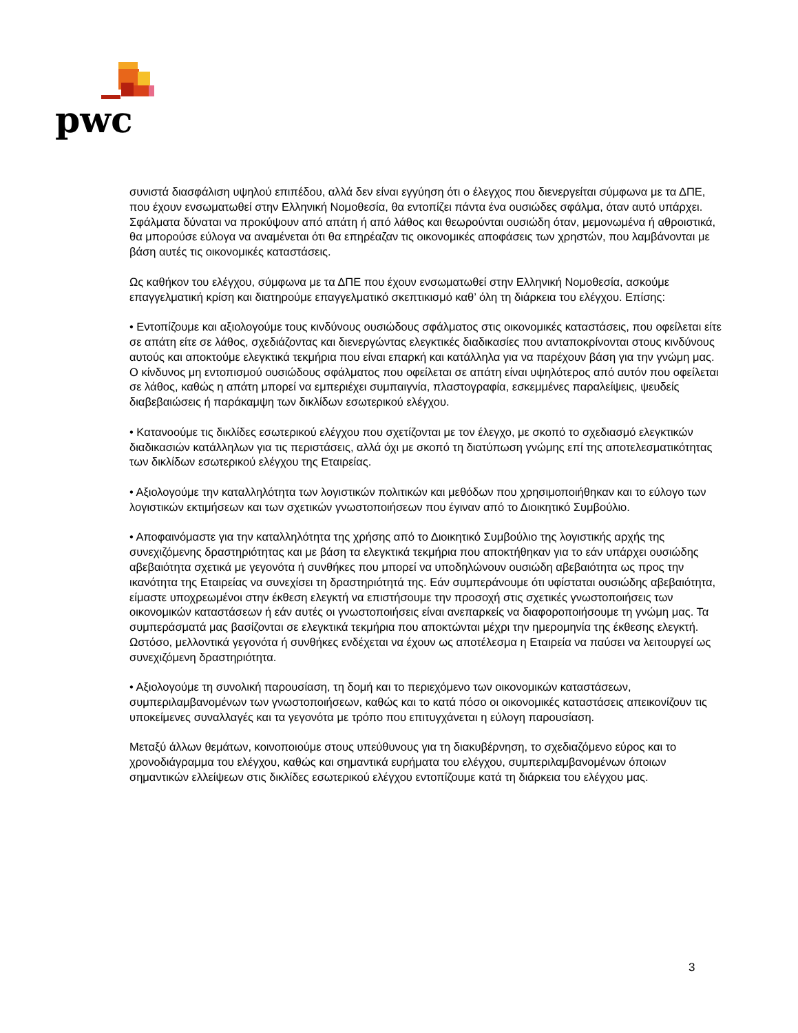pwc
συνιστά διασφάλιση υψηλού επιπέδου, αλλά δεν είναι εγγύηση ότι ο έλεγχος που διενεργείται σύμφωνα με τα ΔΠΕ, που έχουν ενσωματωθεί στην Ελληνική Νομοθεσία, θα εντοπίζει πάντα ένα ουσιώδες σφάλμα, όταν αυτό υπάρχει. Σφάλματα δύναται να προκύψουν από απάτη ή από λάθος και θεωρούνται ουσιώδη όταν, μεμονωμένα ή αθροιστικά, θα μπορούσε εύλογα να αναμένεται ότι θα επηρέαζαν τις οικονομικές αποφάσεις των χρηστών, που λαμβάνονται με βάση αυτές τις οικονομικές καταστάσεις.
Ως καθήκον του ελέγχου, σύμφωνα με τα ΔΠΕ που έχουν ενσωματωθεί στην Ελληνική Νομοθεσία, ασκούμε επαγγελματική κρίση και διατηρούμε επαγγελματικό σκεπτικισμό καθ’ όλη τη διάρκεια του ελέγχου. Επίσης:
• Εντοπίζουμε και αξιολογούμε τους κινδύνους ουσιώδους σφάλματος στις οικονομικές καταστάσεις, που οφείλεται είτε σε απάτη είτε σε λάθος, σχεδιάζοντας και διενεργώντας ελεγκτικές διαδικασίες που ανταποκρίνονται στους κινδύνους αυτούς και αποκτούμε ελεγκτικά τεκμήρια που είναι επαρκή και κατάλληλα για να παρέχουν βάση για την γνώμη μας. Ο κίνδυνος μη εντοπισμού ουσιώδους σφάλματος που οφείλεται σε απάτη είναι υψηλότερος από αυτόν που οφείλεται σε λάθος, καθώς η απάτη μπορεί να εμπεριέχει συμπαιγνία, πλαστογραφία, εσκεμμένες παραλείψεις, ψευδείς διαβεβαιώσεις ή παράκαμψη των δικλίδων εσωτερικού ελέγχου.
• Κατανοούμε τις δικλίδες εσωτερικού ελέγχου που σχετίζονται με τον έλεγχο, με σκοπό το σχεδιασμό ελεγκτικών διαδικασιών κατάλληλων για τις περιστάσεις, αλλά όχι με σκοπό τη διατύπωση γνώμης επί της αποτελεσματικότητας των δικλίδων εσωτερικού ελέγχου της Εταιρείας.
• Αξιολογούμε την καταλληλότητα των λογιστικών πολιτικών και μεθόδων που χρησιμοποιήθηκαν και το εύλογο των λογιστικών εκτιμήσεων και των σχετικών γνωστοποιήσεων που έγιναν από το Διοικητικό Συμβούλιο.
• Αποφαινόμαστε για την καταλληλότητα της χρήσης από το Διοικητικό Συμβούλιο της λογιστικής αρχής της συνεχιζόμενης δραστηριότητας και με βάση τα ελεγκτικά τεκμήρια που αποκτήθηκαν για το εάν υπάρχει ουσιώδης αβεβαιότητα σχετικά με γεγονότα ή συνθήκες που μπορεί να υποδηλώνουν ουσιώδη αβεβαιότητα ως προς την ικανότητα της Εταιρείας να συνεχίσει τη δραστηριότητά της. Εάν συμπεράνουμε ότι υφίσταται ουσιώδης αβεβαιότητα, είμαστε υποχρεωμένοι στην έκθεση ελεγκτή να επιστήσουμε την προσοχή στις σχετικές γνωστοποιήσεις των οικονομικών καταστάσεων ή εάν αυτές οι γνωστοποιήσεις είναι ανεπαρκείς να διαφοροποιήσουμε τη γνώμη μας. Τα συμπεράσματά μας βασίζονται σε ελεγκτικά τεκμήρια που αποκτώνται μέχρι την ημερομηνία της έκθεσης ελεγκτή. Ωστόσο, μελλοντικά γεγονότα ή συνθήκες ενδέχεται να έχουν ως αποτέλεσμα η Εταιρεία να παύσει να λειτουργεί ως συνεχιζόμενη δραστηριότητα.
• Αξιολογούμε τη συνολική παρουσίαση, τη δομή και το περιεχόμενο των οικονομικών καταστάσεων, συμπεριλαμβανομένων των γνωστοποιήσεων, καθώς και το κατά πόσο οι οικονομικές καταστάσεις απεικονίζουν τις υποκείμενες συναλλαγές και τα γεγονότα με τρόπο που επιτυγχάνεται η εύλογη παρουσίαση.
Μεταξύ άλλων θεμάτων, κοινοποιούμε στους υπεύθυνους για τη διακυβέρνηση, το σχεδιαζόμενο εύρος και το χρονοδιάγραμμα του ελέγχου, καθώς και σημαντικά ευρήματα του ελέγχου, συμπεριλαμβανομένων όποιων σημαντικών ελλείψεων στις δικλίδες εσωτερικού ελέγχου εντοπίζουμε κατά τη διάρκεια του ελέγχου μας.
3